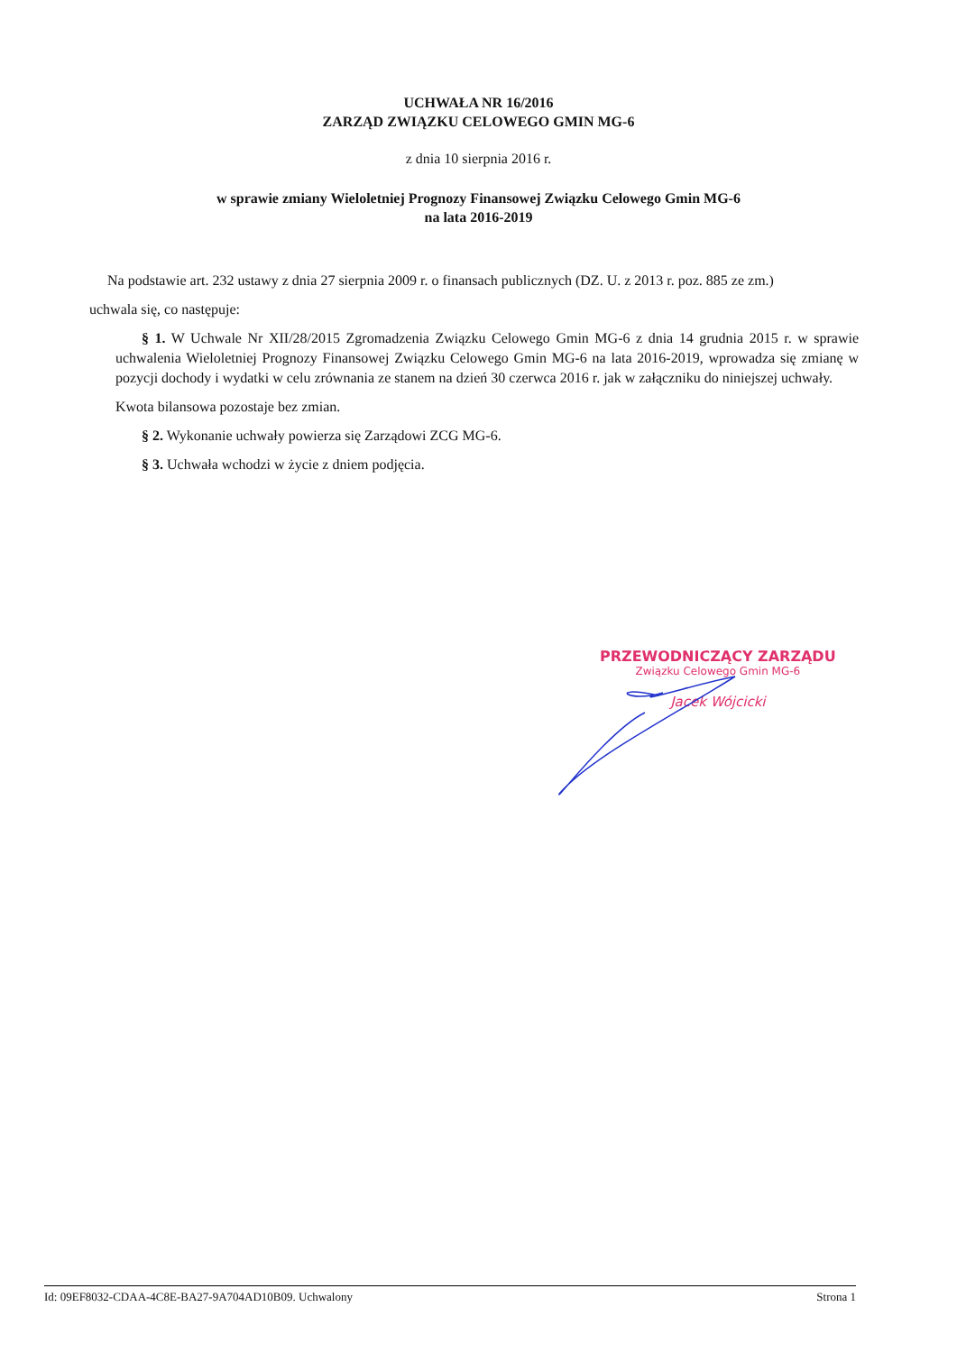UCHWAŁA NR 16/2016
ZARZĄD ZWIĄZKU CELOWEGO GMIN MG-6
z dnia 10 sierpnia 2016 r.
w sprawie zmiany Wieloletniej Prognozy Finansowej Związku Celowego Gmin MG-6
na lata 2016-2019
Na podstawie art. 232 ustawy z dnia 27 sierpnia 2009 r. o finansach publicznych (DZ. U. z 2013 r. poz. 885 ze zm.)
uchwala się, co następuje:
§ 1. W Uchwale Nr XII/28/2015 Zgromadzenia Związku Celowego Gmin MG-6 z dnia 14 grudnia 2015 r. w sprawie uchwalenia Wieloletniej Prognozy Finansowej Związku Celowego Gmin MG-6 na lata 2016-2019, wprowadza się zmianę w pozycji dochody i wydatki w celu zrównania ze stanem na dzień 30 czerwca 2016 r. jak w załączniku do niniejszej uchwały.
Kwota bilansowa pozostaje bez zmian.
§ 2. Wykonanie uchwały powierza się Zarządowi ZCG MG-6.
§ 3. Uchwała wchodzi w życie z dniem podjęcia.
PRZEWODNICZĄCY ZARZĄDU
Związku Celowego Gmin MG-6
Jacek Wójcicki
Id: 09EF8032-CDAA-4C8E-BA27-9A704AD10B09. Uchwalony Strona 1